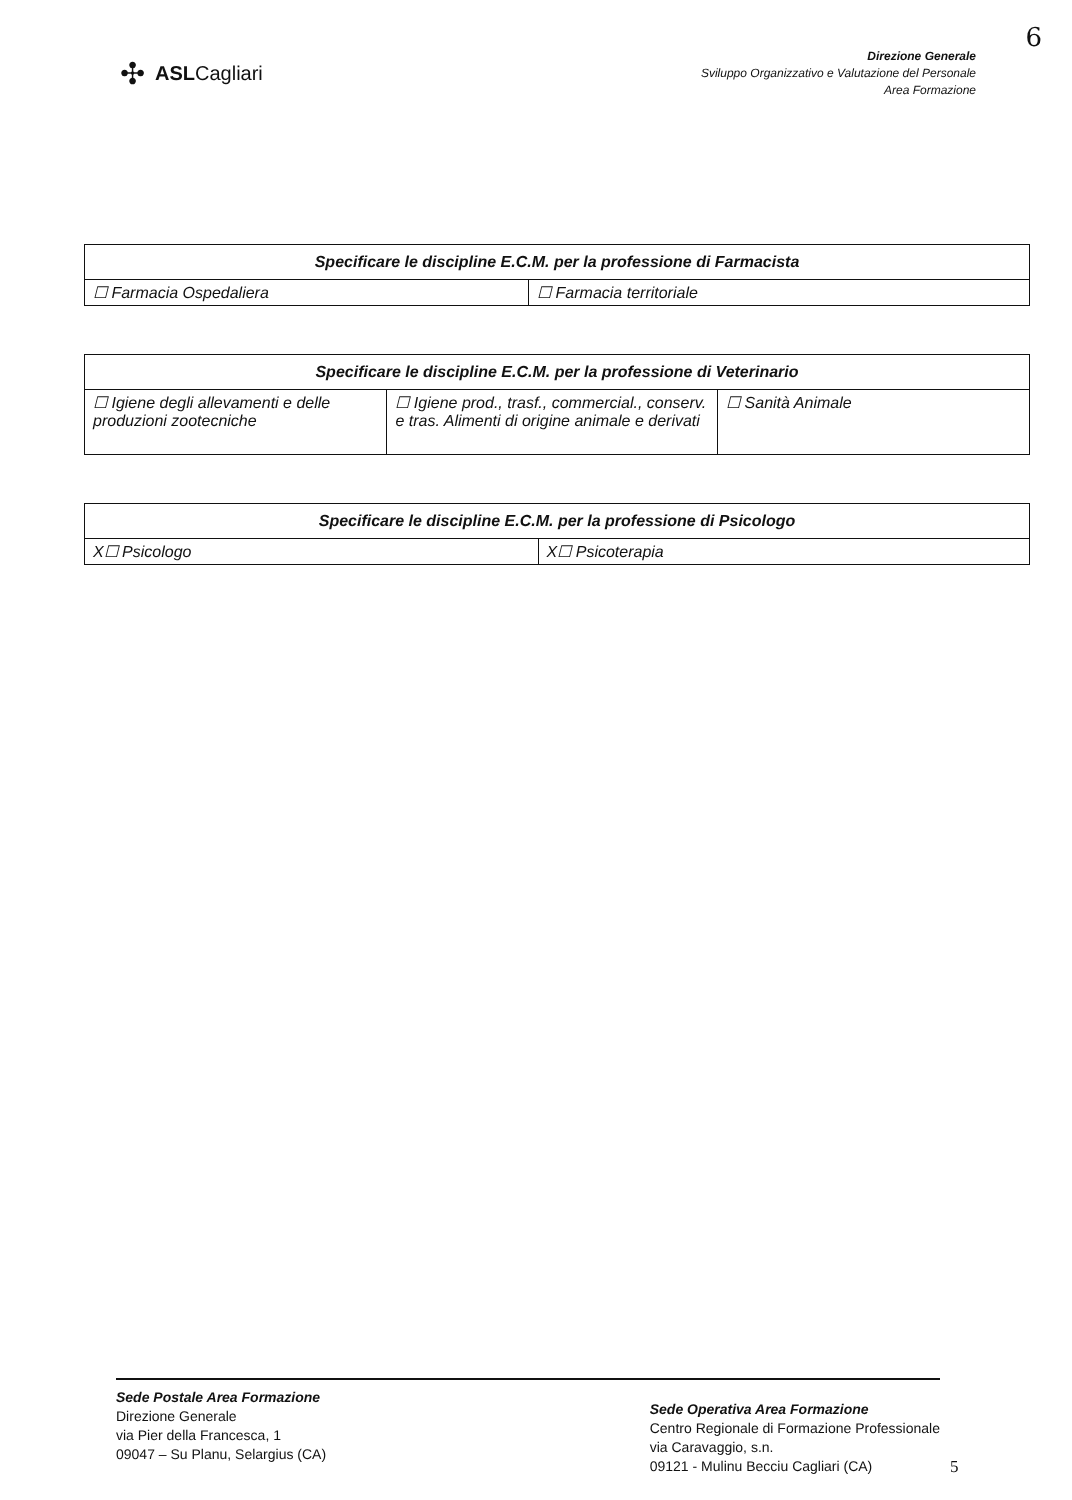6
✣ ASLCagliari
Direzione Generale
Sviluppo Organizzativo e Valutazione del Personale
Area Formazione
| Specificare le discipline E.C.M. per la professione di Farmacista | |
| --- | --- |
| ☐ Farmacia Ospedaliera | ☐ Farmacia territoriale |
| Specificare le discipline E.C.M. per la professione di Veterinario | | |
| --- | --- | --- |
| ☐ Igiene degli allevamenti e delle produzioni zootecniche | ☐ Igiene prod., trasf., commercial., conserv. e tras. Alimenti di origine animale e derivati | ☐ Sanità Animale |
| Specificare le discipline E.C.M. per la professione di Psicologo | |
| --- | --- |
| X☐ Psicologo | X☐ Psicoterapia |
Sede Postale Area Formazione
Direzione Generale
via Pier della Francesca, 1
09047 – Su Planu, Selargius (CA)
Sede Operativa Area Formazione
Centro Regionale di Formazione Professionale
via Caravaggio, s.n.
09121 - Mulinu Becciu Cagliari (CA)
5